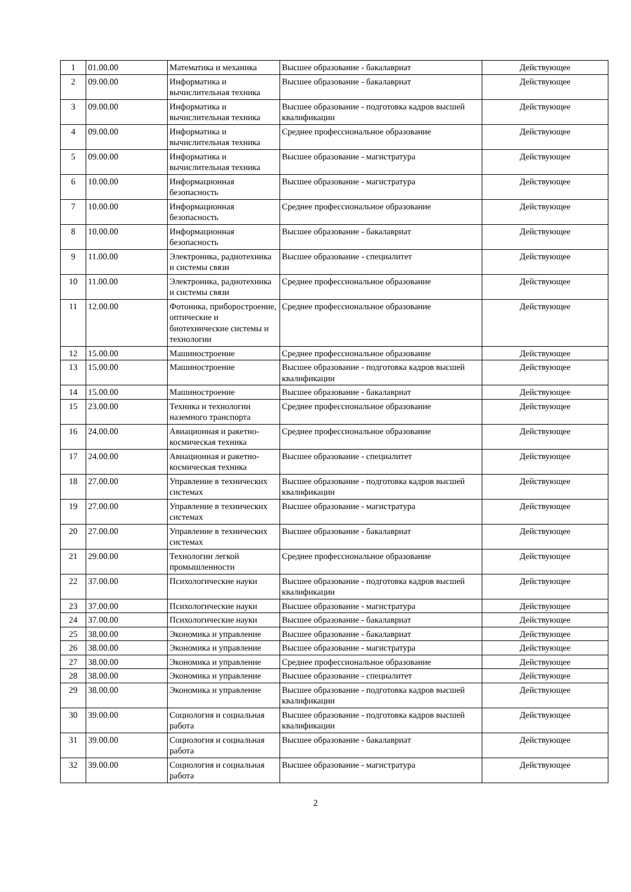| 1 | 01.00.00 | Математика и механика | Высшее образование - бакалавриат | Действующее |
| 2 | 09.00.00 | Информатика и вычислительная техника | Высшее образование - бакалавриат | Действующее |
| 3 | 09.00.00 | Информатика и вычислительная техника | Высшее образование - подготовка кадров высшей квалификации | Действующее |
| 4 | 09.00.00 | Информатика и вычислительная техника | Среднее профессиональное образование | Действующее |
| 5 | 09.00.00 | Информатика и вычислительная техника | Высшее образование - магистратура | Действующее |
| 6 | 10.00.00 | Информационная безопасность | Высшее образование - магистратура | Действующее |
| 7 | 10.00.00 | Информационная безопасность | Среднее профессиональное образование | Действующее |
| 8 | 10.00.00 | Информационная безопасность | Высшее образование - бакалавриат | Действующее |
| 9 | 11.00.00 | Электроника, радиотехника и системы связи | Высшее образование - специалитет | Действующее |
| 10 | 11.00.00 | Электроника, радиотехника и системы связи | Среднее профессиональное образование | Действующее |
| 11 | 12.00.00 | Фотоника, приборостроение, оптические и биотехнические системы и технологии | Среднее профессиональное образование | Действующее |
| 12 | 15.00.00 | Машиностроение | Среднее профессиональное образование | Действующее |
| 13 | 15.00.00 | Машиностроение | Высшее образование - подготовка кадров высшей квалификации | Действующее |
| 14 | 15.00.00 | Машиностроение | Высшее образование - бакалавриат | Действующее |
| 15 | 23.00.00 | Техника и технологии наземного транспорта | Среднее профессиональное образование | Действующее |
| 16 | 24.00.00 | Авиационная и ракетно-космическая техника | Среднее профессиональное образование | Действующее |
| 17 | 24.00.00 | Авиационная и ракетно-космическая техника | Высшее образование - специалитет | Действующее |
| 18 | 27.00.00 | Управление в технических системах | Высшее образование - подготовка кадров высшей квалификации | Действующее |
| 19 | 27.00.00 | Управление в технических системах | Высшее образование - магистратура | Действующее |
| 20 | 27.00.00 | Управление в технических системах | Высшее образование - бакалавриат | Действующее |
| 21 | 29.00.00 | Технологии легкой промышленности | Среднее профессиональное образование | Действующее |
| 22 | 37.00.00 | Психологические науки | Высшее образование - подготовка кадров высшей квалификации | Действующее |
| 23 | 37.00.00 | Психологические науки | Высшее образование - магистратура | Действующее |
| 24 | 37.00.00 | Психологические науки | Высшее образование - бакалавриат | Действующее |
| 25 | 38.00.00 | Экономика и управление | Высшее образование - бакалавриат | Действующее |
| 26 | 38.00.00 | Экономика и управление | Высшее образование - магистратура | Действующее |
| 27 | 38.00.00 | Экономика и управление | Среднее профессиональное образование | Действующее |
| 28 | 38.00.00 | Экономика и управление | Высшее образование - специалитет | Действующее |
| 29 | 38.00.00 | Экономика и управление | Высшее образование - подготовка кадров высшей квалификации | Действующее |
| 30 | 39.00.00 | Социология и социальная работа | Высшее образование - подготовка кадров высшей квалификации | Действующее |
| 31 | 39.00.00 | Социология и социальная работа | Высшее образование - бакалавриат | Действующее |
| 32 | 39.00.00 | Социология и социальная работа | Высшее образование - магистратура | Действующее |
2